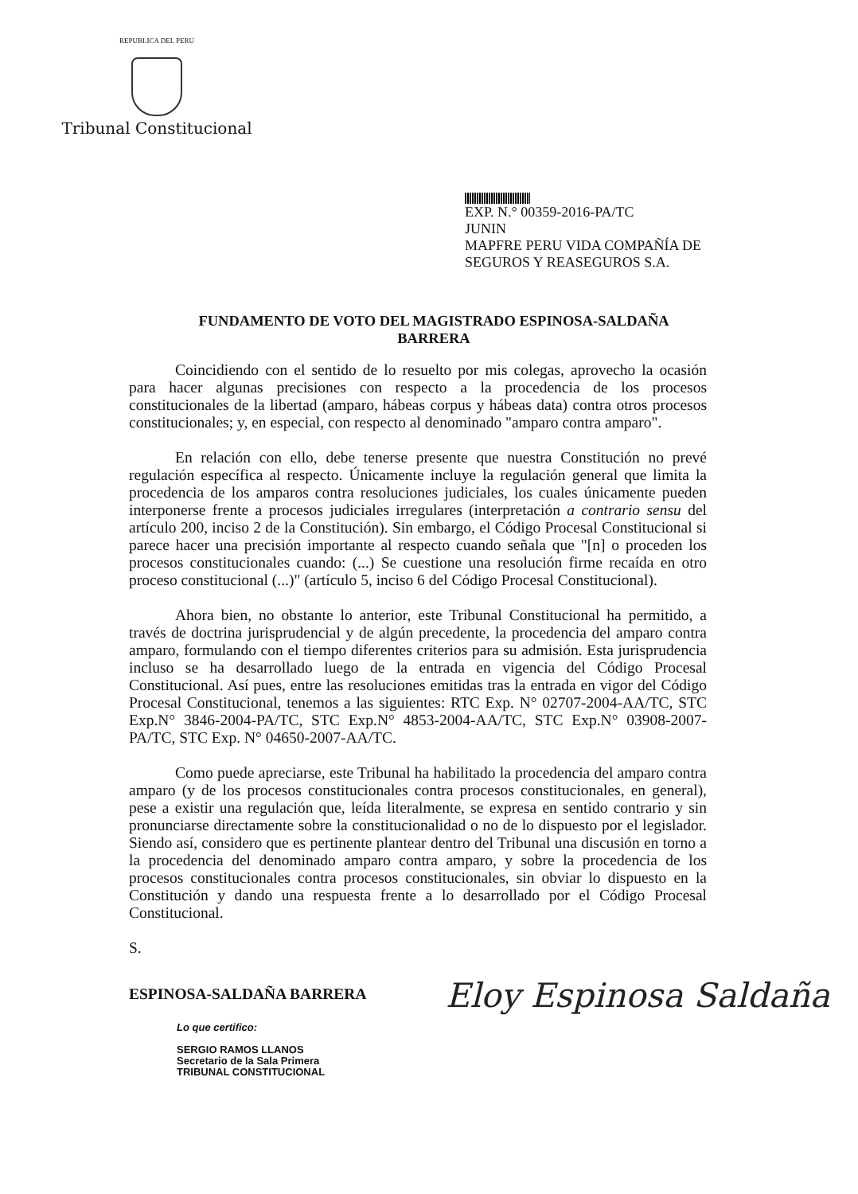REPUBLICA DEL PERU
Tribunal Constitucional
EXP. N.° 00359-2016-PA/TC
JUNIN
MAPFRE PERU VIDA COMPAÑÍA DE SEGUROS Y REASEGUROS S.A.
FUNDAMENTO DE VOTO DEL MAGISTRADO ESPINOSA-SALDAÑA BARRERA
Coincidiendo con el sentido de lo resuelto por mis colegas, aprovecho la ocasión para hacer algunas precisiones con respecto a la procedencia de los procesos constitucionales de la libertad (amparo, hábeas corpus y hábeas data) contra otros procesos constitucionales; y, en especial, con respecto al denominado "amparo contra amparo".
En relación con ello, debe tenerse presente que nuestra Constitución no prevé regulación específica al respecto. Únicamente incluye la regulación general que limita la procedencia de los amparos contra resoluciones judiciales, los cuales únicamente pueden interponerse frente a procesos judiciales irregulares (interpretación a contrario sensu del artículo 200, inciso 2 de la Constitución). Sin embargo, el Código Procesal Constitucional si parece hacer una precisión importante al respecto cuando señala que "[n] o proceden los procesos constitucionales cuando: (...) Se cuestione una resolución firme recaída en otro proceso constitucional (...)" (artículo 5, inciso 6 del Código Procesal Constitucional).
Ahora bien, no obstante lo anterior, este Tribunal Constitucional ha permitido, a través de doctrina jurisprudencial y de algún precedente, la procedencia del amparo contra amparo, formulando con el tiempo diferentes criterios para su admisión. Esta jurisprudencia incluso se ha desarrollado luego de la entrada en vigencia del Código Procesal Constitucional. Así pues, entre las resoluciones emitidas tras la entrada en vigor del Código Procesal Constitucional, tenemos a las siguientes: RTC Exp. N° 02707-2004-AA/TC, STC Exp.N° 3846-2004-PA/TC, STC Exp.N° 4853-2004-AA/TC, STC Exp.N° 03908-2007-PA/TC, STC Exp. N° 04650-2007-AA/TC.
Como puede apreciarse, este Tribunal ha habilitado la procedencia del amparo contra amparo (y de los procesos constitucionales contra procesos constitucionales, en general), pese a existir una regulación que, leída literalmente, se expresa en sentido contrario y sin pronunciarse directamente sobre la constitucionalidad o no de lo dispuesto por el legislador. Siendo así, considero que es pertinente plantear dentro del Tribunal una discusión en torno a la procedencia del denominado amparo contra amparo, y sobre la procedencia de los procesos constitucionales contra procesos constitucionales, sin obviar lo dispuesto en la Constitución y dando una respuesta frente a lo desarrollado por el Código Procesal Constitucional.
S.
ESPINOSA-SALDAÑA BARRERA
Eloy Espinosa Saldaña
Lo que certifico:
SERGIO RAMOS LLANOS
Secretario de la Sala Primera
TRIBUNAL CONSTITUCIONAL